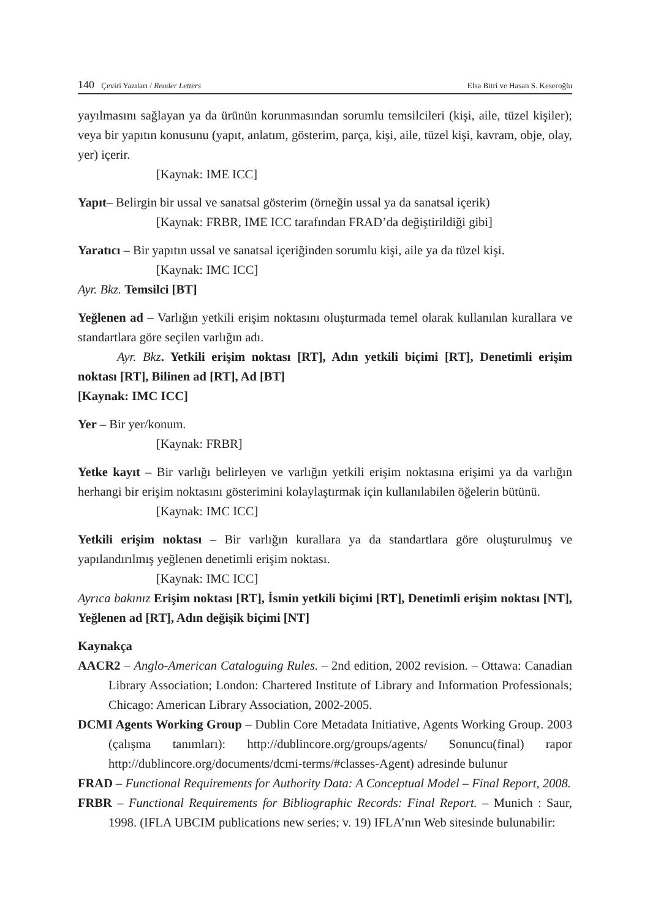140 Çeviri Yazıları / Reader Letters
Elsa Bitri ve Hasan S. Keseroğlu
yayılmasını sağlayan ya da ürünün korunmasından sorumlu temsilcileri (kişi, aile, tüzel kişiler); veya bir yapıtın konusunu (yapıt, anlatım, gösterim, parça, kişi, aile, tüzel kişi, kavram, obje, olay, yer) içerir.
[Kaynak: IME ICC]
Yapıt– Belirgin bir ussal ve sanatsal gösterim (örneğin ussal ya da sanatsal içerik)
[Kaynak: FRBR, IME ICC tarafından FRAD’da değiştirildiği gibi]
Yaratıcı – Bir yapıtın ussal ve sanatsal içeriğinden sorumlu kişi, aile ya da tüzel kişi.
[Kaynak: IMC ICC]
Ayr. Bkz. Temsilci [BT]
Yeğlenen ad – Varlığın yetkili erişim noktasını oluşturmada temel olarak kullanılan kurallara ve standartlara göre seçilen varlığın adı.
Ayr. Bkz. Yetkili erişim noktası [RT], Adın yetkili biçimi [RT], Denetimli erişim noktası [RT], Bilinen ad [RT], Ad [BT]
[Kaynak: IMC ICC]
Yer – Bir yer/konum.
[Kaynak: FRBR]
Yetke kayıt – Bir varlığı belirleyen ve varlığın yetkili erişim noktasına erişimi ya da varlığın herhangi bir erişim noktasını gösterimini kolaylaştırmak için kullanılabilen öğelerin bütünü.
[Kaynak: IMC ICC]
Yetkili erişim noktası – Bir varlığın kurallara ya da standartlara göre oluşturulmuş ve yapılandırılmış yeğlenen denetimli erişim noktası.
[Kaynak: IMC ICC]
Ayrıca bakınız Erişim noktası [RT], İsmin yetkili biçimi [RT], Denetimli erişim noktası [NT], Yeğlenen ad [RT], Adın değişik biçimi [NT]
Kaynakça
AACR2 – Anglo-American Cataloguing Rules. – 2nd edition, 2002 revision. – Ottawa: Canadian Library Association; London: Chartered Institute of Library and Information Professionals; Chicago: American Library Association, 2002-2005.
DCMI Agents Working Group – Dublin Core Metadata Initiative, Agents Working Group. 2003 (çalışma tanımları): http://dublincore.org/groups/agents/ Sonuncu(final) rapor http://dublincore.org/documents/dcmi-terms/#classes-Agent) adresinde bulunur
FRAD – Functional Requirements for Authority Data: A Conceptual Model – Final Report, 2008.
FRBR – Functional Requirements for Bibliographic Records: Final Report. – Munich : Saur, 1998. (IFLA UBCIM publications new series; v. 19) IFLA’nın Web sitesinde bulunabilir: